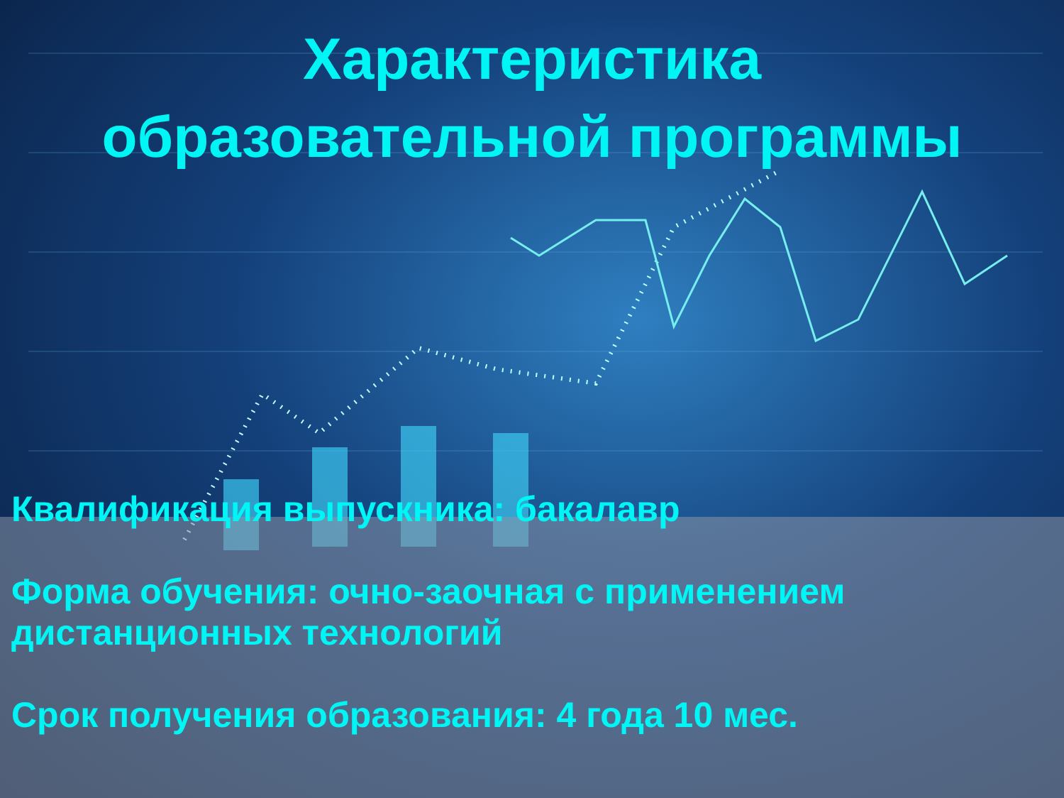Характеристика
образовательной программы
Квалификация выпускника: бакалавр
Форма обучения: очно-заочная с применением дистанционных технологий
Срок получения образования: 4 года 10 мес.